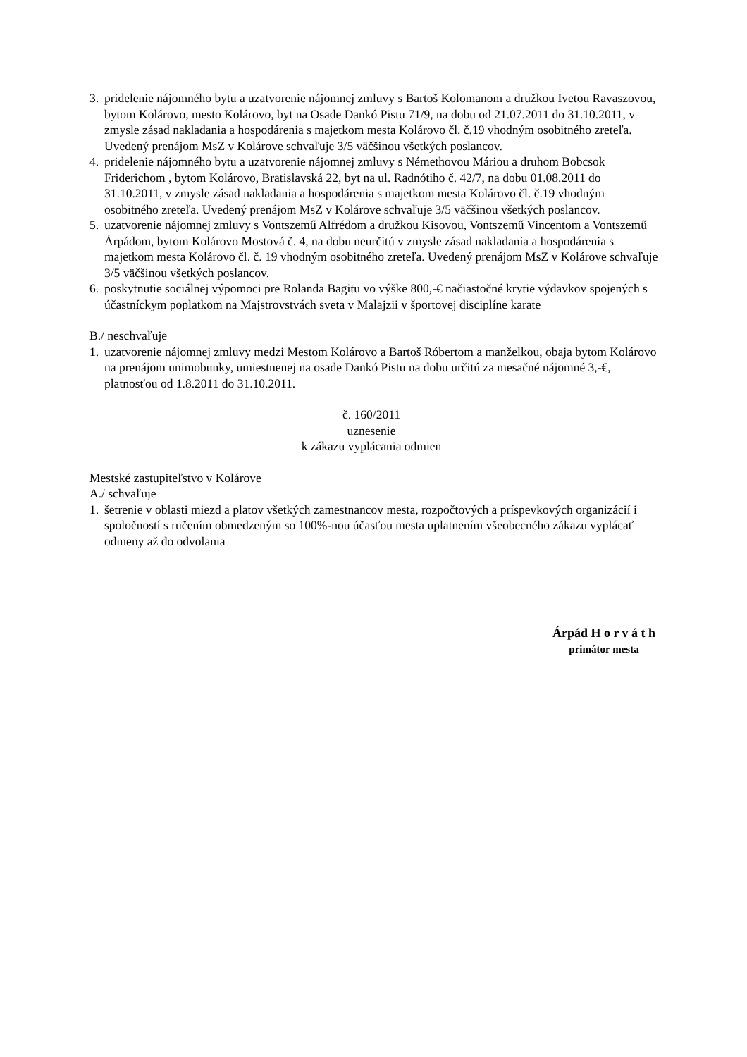3. pridelenie nájomného bytu a uzatvorenie nájomnej zmluvy s Bartoš Kolomanom a družkou Ivetou Ravaszovou, bytom Kolárovo, mesto Kolárovo, byt na Osade Dankó Pistu 71/9, na dobu od 21.07.2011 do 31.10.2011, v zmysle zásad nakladania a hospodárenia s majetkom mesta Kolárovo čl. č.19 vhodným osobitného zreteľa. Uvedený prenájom MsZ v Kolárove schvaľuje 3/5 väčšinou všetkých poslancov.
4. pridelenie nájomného bytu a uzatvorenie nájomnej zmluvy s Némethovou Máriou a druhom Bobcsok Friderichom , bytom Kolárovo, Bratislavská 22, byt na ul. Radnótiho č. 42/7, na dobu 01.08.2011 do 31.10.2011, v zmysle zásad nakladania a hospodárenia s majetkom mesta Kolárovo čl. č.19 vhodným osobitného zreteľa. Uvedený prenájom MsZ v Kolárove schvaľuje 3/5 väčšinou všetkých poslancov.
5. uzatvorenie nájomnej zmluvy s Vontszemű Alfrédom a družkou Kisovou, Vontszemű Vincentom a Vontszemű Árpádom, bytom Kolárovo Mostová č. 4, na dobu neurčitú v zmysle zásad nakladania a hospodárenia s majetkom mesta Kolárovo čl. č. 19 vhodným osobitného zreteľa. Uvedený prenájom MsZ v Kolárove schvaľuje 3/5 väčšinou všetkých poslancov.
6. poskytnutie sociálnej výpomoci pre Rolanda Bagitu vo výške 800,-€ načiastočné krytie výdavkov spojených s účastníckym poplatkom na Majstrovstvách sveta v Malajzii v športovej disciplíne karate
B./ neschvaľuje
1. uzatvorenie nájomnej zmluvy medzi Mestom Kolárovo a Bartoš Róbertom a manželkou, obaja bytom Kolárovo na prenájom unimobunky, umiestnenej na osade Dankó Pistu na dobu určitú za mesačné nájomné 3,-€, platnosťou od 1.8.2011 do 31.10.2011.
č. 160/2011
uznesenie
k zákazu vyplácania odmien
Mestské zastupiteľstvo v Kolárove
A./ schvaľuje
1. šetrenie v oblasti miezd a platov všetkých zamestnancov mesta, rozpočtových a príspevkových organizácií i spoločností s ručením obmedzeným so 100%-nou účasťou mesta uplatnením všeobecného zákazu vyplácať odmeny až do odvolania
Árpád H o r v á t h
primátor mesta